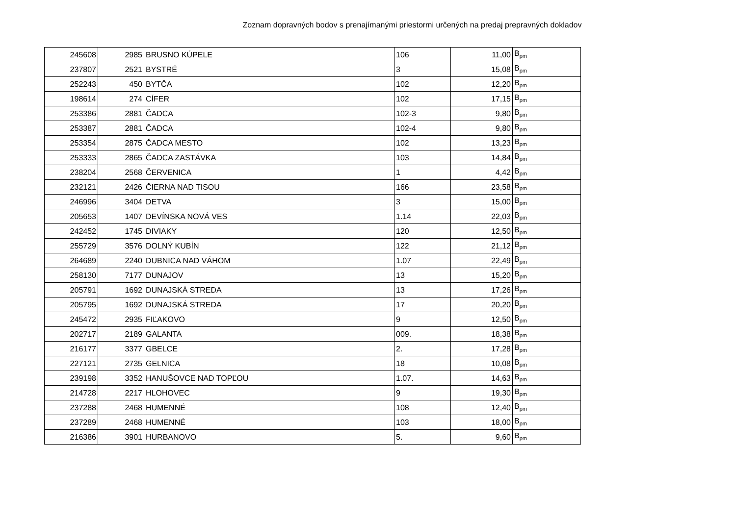Zoznam dopravných bodov s prenajímanými priestormi určených na predaj prepravných dokladov
| 245608 | 2985 | BRUSNO KÚPELE | 106 | 11,00 | B<sub>pm</sub> |
| 237807 | 2521 | BYSTRÉ | 3 | 15,08 | B<sub>pm</sub> |
| 252243 | 450 | BYTČA | 102 | 12,20 | B<sub>pm</sub> |
| 198614 | 274 | CÍFER | 102 | 17,15 | B<sub>pm</sub> |
| 253386 | 2881 | ČADCA | 102-3 | 9,80 | B<sub>pm</sub> |
| 253387 | 2881 | ČADCA | 102-4 | 9,80 | B<sub>pm</sub> |
| 253354 | 2875 | ČADCA MESTO | 102 | 13,23 | B<sub>pm</sub> |
| 253333 | 2865 | ČADCA ZASTÁVKA | 103 | 14,84 | B<sub>pm</sub> |
| 238204 | 2568 | ČERVENICA | 1 | 4,42 | B<sub>pm</sub> |
| 232121 | 2426 | ČIERNA NAD TISOU | 166 | 23,58 | B<sub>pm</sub> |
| 246996 | 3404 | DETVA | 3 | 15,00 | B<sub>pm</sub> |
| 205653 | 1407 | DEVÍNSKA NOVÁ VES | 1.14 | 22,03 | B<sub>pm</sub> |
| 242452 | 1745 | DIVIAKY | 120 | 12,50 | B<sub>pm</sub> |
| 255729 | 3576 | DOLNÝ KUBÍN | 122 | 21,12 | B<sub>pm</sub> |
| 264689 | 2240 | DUBNICA NAD VÁHOM | 1.07 | 22,49 | B<sub>pm</sub> |
| 258130 | 7177 | DUNAJOV | 13 | 15,20 | B<sub>pm</sub> |
| 205791 | 1692 | DUNAJSKÁ STREDA | 13 | 17,26 | B<sub>pm</sub> |
| 205795 | 1692 | DUNAJSKÁ STREDA | 17 | 20,20 | B<sub>pm</sub> |
| 245472 | 2935 | FIĽAKOVO | 9 | 12,50 | B<sub>pm</sub> |
| 202717 | 2189 | GALANTA | 009. | 18,38 | B<sub>pm</sub> |
| 216177 | 3377 | GBELCE | 2. | 17,28 | B<sub>pm</sub> |
| 227121 | 2735 | GELNICA | 18 | 10,08 | B<sub>pm</sub> |
| 239198 | 3352 | HANUŠOVCE NAD TOPĽOU | 1.07. | 14,63 | B<sub>pm</sub> |
| 214728 | 2217 | HLOHOVEC | 9 | 19,30 | B<sub>pm</sub> |
| 237288 | 2468 | HUMENNÉ | 108 | 12,40 | B<sub>pm</sub> |
| 237289 | 2468 | HUMENNÉ | 103 | 18,00 | B<sub>pm</sub> |
| 216386 | 3901 | HURBANOVO | 5. | 9,60 | B<sub>pm</sub> |